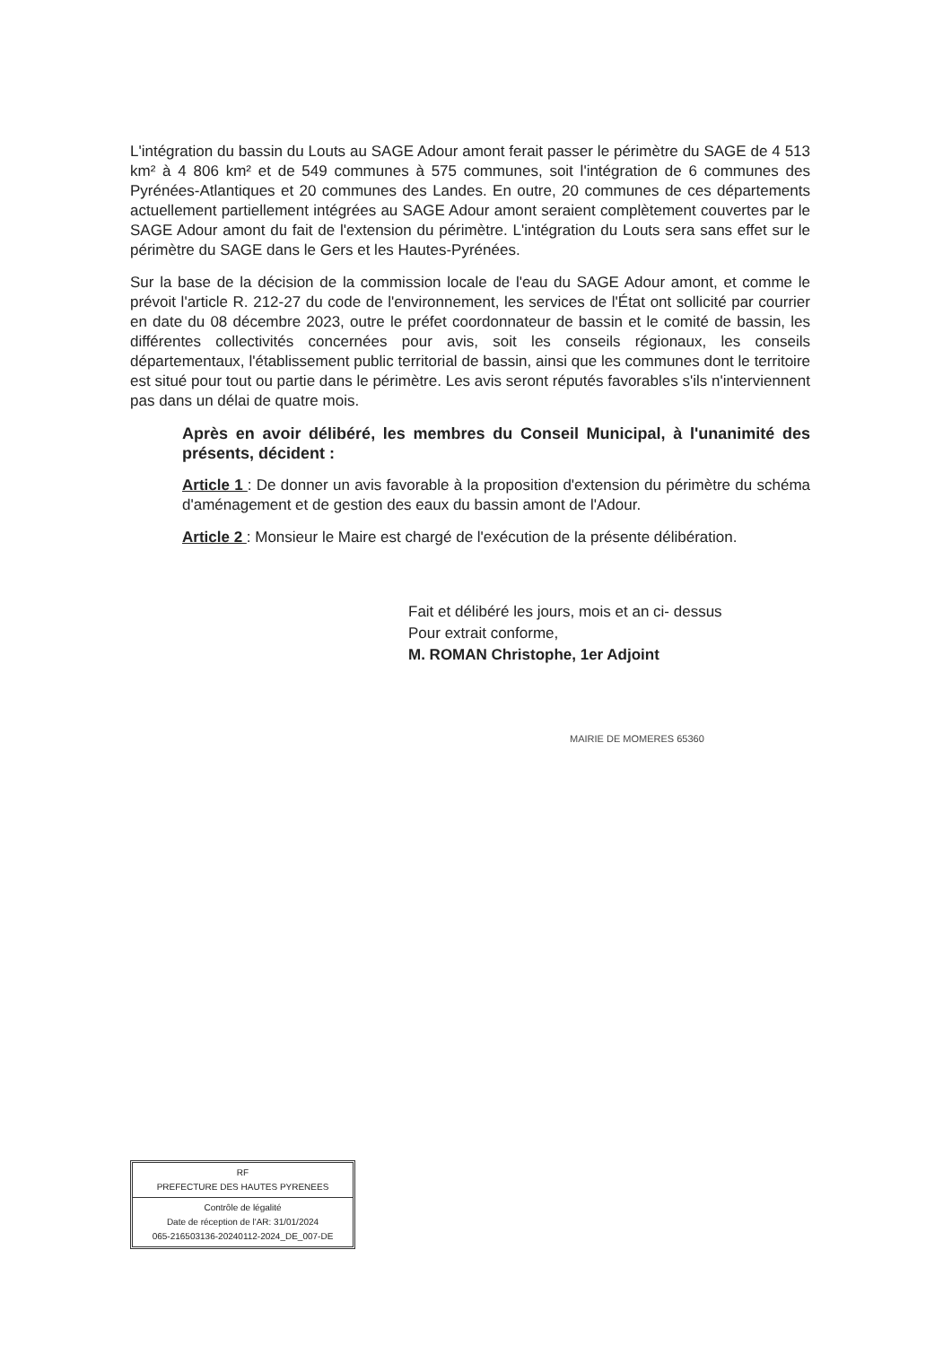L'intégration du bassin du Louts au SAGE Adour amont ferait passer le périmètre du SAGE de 4 513 km² à 4 806 km² et de 549 communes à 575 communes, soit l'intégration de 6 communes des Pyrénées-Atlantiques et 20 communes des Landes. En outre, 20 communes de ces départements actuellement partiellement intégrées au SAGE Adour amont seraient complètement couvertes par le SAGE Adour amont du fait de l'extension du périmètre. L'intégration du Louts sera sans effet sur le périmètre du SAGE dans le Gers et les Hautes-Pyrénées.
Sur la base de la décision de la commission locale de l'eau du SAGE Adour amont, et comme le prévoit l'article R. 212-27 du code de l'environnement, les services de l'État ont sollicité par courrier en date du 08 décembre 2023, outre le préfet coordonnateur de bassin et le comité de bassin, les différentes collectivités concernées pour avis, soit les conseils régionaux, les conseils départementaux, l'établissement public territorial de bassin, ainsi que les communes dont le territoire est situé pour tout ou partie dans le périmètre. Les avis seront réputés favorables s'ils n'interviennent pas dans un délai de quatre mois.
Après en avoir délibéré, les membres du Conseil Municipal, à l'unanimité des présents, décident :
Article 1 : De donner un avis favorable à la proposition d'extension du périmètre du schéma d'aménagement et de gestion des eaux du bassin amont de l'Adour.
Article 2 : Monsieur le Maire est chargé de l'exécution de la présente délibération.
Fait et délibéré les jours, mois et an ci- dessus
Pour extrait conforme,
M. ROMAN Christophe, 1er Adjoint
MAIRIE DE MOMERES 65360
RF
PREFECTURE DES HAUTES PYRENEES
Contrôle de légalité
Date de réception de l'AR: 31/01/2024
065-216503136-20240112-2024_DE_007-DE